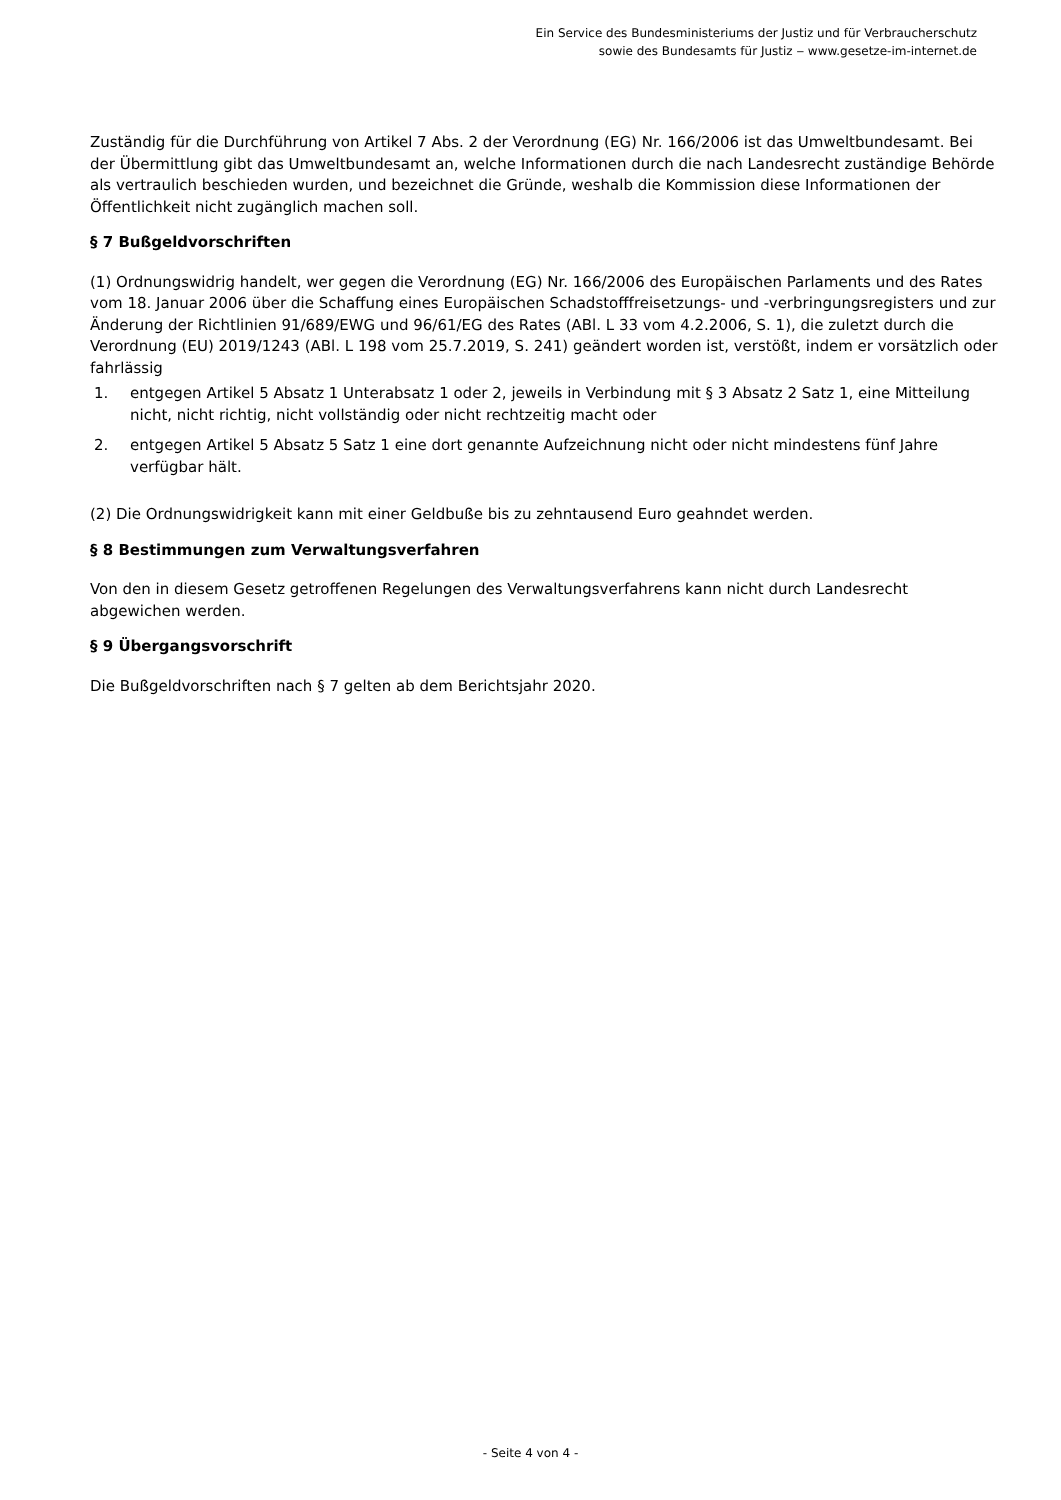Ein Service des Bundesministeriums der Justiz und für Verbraucherschutz
sowie des Bundesamts für Justiz ‒ www.gesetze-im-internet.de
Zuständig für die Durchführung von Artikel 7 Abs. 2 der Verordnung (EG) Nr. 166/2006 ist das Umweltbundesamt. Bei der Übermittlung gibt das Umweltbundesamt an, welche Informationen durch die nach Landesrecht zuständige Behörde als vertraulich beschieden wurden, und bezeichnet die Gründe, weshalb die Kommission diese Informationen der Öffentlichkeit nicht zugänglich machen soll.
§ 7 Bußgeldvorschriften
(1) Ordnungswidrig handelt, wer gegen die Verordnung (EG) Nr. 166/2006 des Europäischen Parlaments und des Rates vom 18. Januar 2006 über die Schaffung eines Europäischen Schadstofffreisetzungs- und -verbringungsregisters und zur Änderung der Richtlinien 91/689/EWG und 96/61/EG des Rates (ABl. L 33 vom 4.2.2006, S. 1), die zuletzt durch die Verordnung (EU) 2019/1243 (ABl. L 198 vom 25.7.2019, S. 241) geändert worden ist, verstößt, indem er vorsätzlich oder fahrlässig
1. entgegen Artikel 5 Absatz 1 Unterabsatz 1 oder 2, jeweils in Verbindung mit § 3 Absatz 2 Satz 1, eine Mitteilung nicht, nicht richtig, nicht vollständig oder nicht rechtzeitig macht oder
2. entgegen Artikel 5 Absatz 5 Satz 1 eine dort genannte Aufzeichnung nicht oder nicht mindestens fünf Jahre verfügbar hält.
(2) Die Ordnungswidrigkeit kann mit einer Geldbuße bis zu zehntausend Euro geahndet werden.
§ 8 Bestimmungen zum Verwaltungsverfahren
Von den in diesem Gesetz getroffenen Regelungen des Verwaltungsverfahrens kann nicht durch Landesrecht abgewichen werden.
§ 9 Übergangsvorschrift
Die Bußgeldvorschriften nach § 7 gelten ab dem Berichtsjahr 2020.
- Seite 4 von 4 -